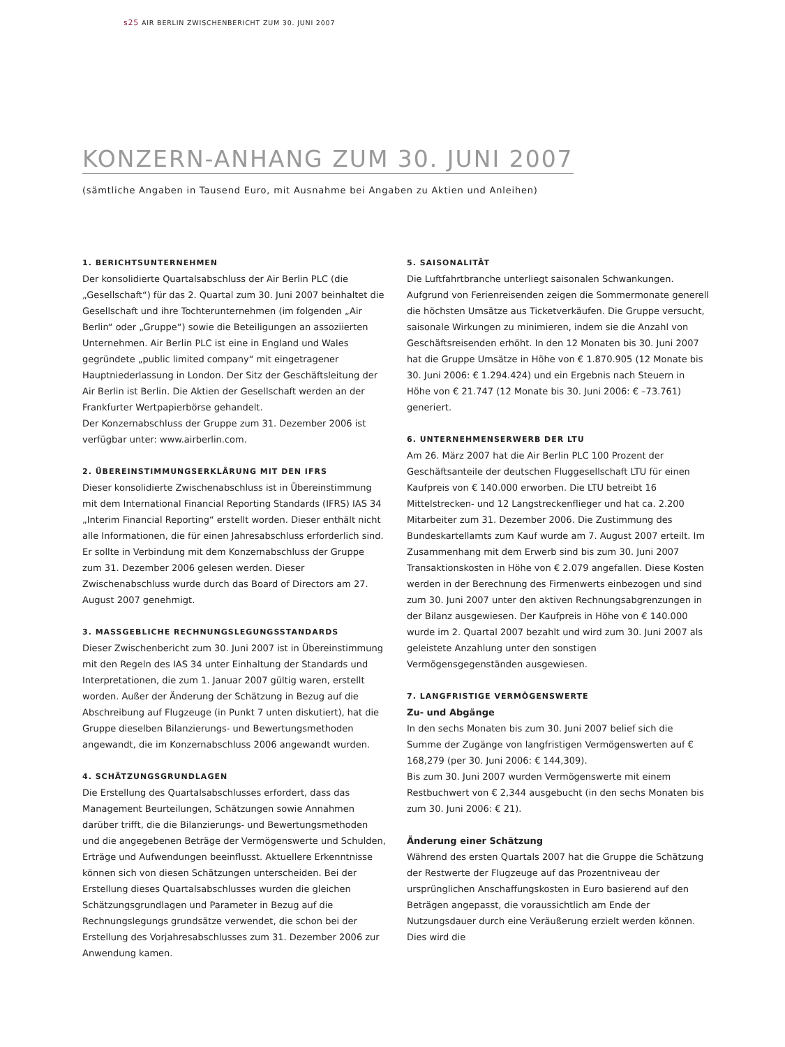s25 AIR BERLIN ZWISCHENBERICHT ZUM 30. JUNI 2007
KONZERN-ANHANG ZUM 30. JUNI 2007
(sämtliche Angaben in Tausend Euro, mit Ausnahme bei Angaben zu Aktien und Anleihen)
1. BERICHTSUNTERNEHMEN
Der konsolidierte Quartalsabschluss der Air Berlin PLC (die „Gesellschaft“) für das 2. Quartal zum 30. Juni 2007 beinhaltet die Gesellschaft und ihre Tochterunternehmen (im folgenden „Air Berlin“ oder „Gruppe“) sowie die Beteiligungen an assoziierten Unternehmen. Air Berlin PLC ist eine in England und Wales gegründete „public limited company“ mit eingetragener Hauptniederlassung in London. Der Sitz der Geschäftsleitung der Air Berlin ist Berlin. Die Aktien der Gesellschaft werden an der Frankfurter Wertpapierbörse gehandelt.
Der Konzernabschluss der Gruppe zum 31. Dezember 2006 ist verfügbar unter: www.airberlin.com.
2. ÜBEREINSTIMMUNGSERKLÄRUNG MIT DEN IFRS
Dieser konsolidierte Zwischenabschluss ist in Übereinstimmung mit dem International Financial Reporting Standards (IFRS) IAS 34 „Interim Financial Reporting“ erstellt worden. Dieser enthält nicht alle Informationen, die für einen Jahresabschluss erforderlich sind. Er sollte in Verbindung mit dem Konzernabschluss der Gruppe zum 31. Dezember 2006 gelesen werden. Dieser Zwischenabschluss wurde durch das Board of Directors am 27. August 2007 genehmigt.
3. MASSGEBLICHE RECHNUNGSLEGUNGSSTANDARDS
Dieser Zwischenbericht zum 30. Juni 2007 ist in Übereinstimmung mit den Regeln des IAS 34 unter Einhaltung der Standards und Interpretationen, die zum 1. Januar 2007 gültig waren, erstellt worden. Außer der Änderung der Schätzung in Bezug auf die Abschreibung auf Flugzeuge (in Punkt 7 unten diskutiert), hat die Gruppe dieselben Bilanzierungs- und Bewertungsmethoden angewandt, die im Konzernabschluss 2006 angewandt wurden.
4. SCHÄTZUNGSGRUNDLAGEN
Die Erstellung des Quartalsabschlusses erfordert, dass das Management Beurteilungen, Schätzungen sowie Annahmen darüber trifft, die die Bilanzierungs- und Bewertungsmethoden und die angegebenen Beträge der Vermögenswerte und Schulden, Erträge und Aufwendungen beeinflusst. Aktuellere Erkenntnisse können sich von diesen Schätzungen unterscheiden. Bei der Erstellung dieses Quartalsabschlusses wurden die gleichen Schätzungsgrundlagen und Parameter in Bezug auf die Rechnungslegungs grundsätze verwendet, die schon bei der Erstellung des Vorjahresabschlusses zum 31. Dezember 2006 zur Anwendung kamen.
5. SAISONALITÄT
Die Luftfahrtbranche unterliegt saisonalen Schwankungen. Aufgrund von Ferienreisenden zeigen die Sommermonate generell die höchsten Umsätze aus Ticketverkäufen. Die Gruppe versucht, saisonale Wirkungen zu minimieren, indem sie die Anzahl von Geschäftsreisenden erhöht. In den 12 Monaten bis 30. Juni 2007 hat die Gruppe Umsätze in Höhe von € 1.870.905 (12 Monate bis 30. Juni 2006: € 1.294.424) und ein Ergebnis nach Steuern in Höhe von € 21.747 (12 Monate bis 30. Juni 2006: € –73.761) generiert.
6. UNTERNEHMENSERWERB DER LTU
Am 26. März 2007 hat die Air Berlin PLC 100 Prozent der Geschäftsanteile der deutschen Fluggesellschaft LTU für einen Kaufpreis von € 140.000 erworben. Die LTU betreibt 16 Mittelstrecken- und 12 Langstreckenflieger und hat ca. 2.200 Mitarbeiter zum 31. Dezember 2006. Die Zustimmung des Bundeskartellamts zum Kauf wurde am 7. August 2007 erteilt. Im Zusammenhang mit dem Erwerb sind bis zum 30. Juni 2007 Transaktionskosten in Höhe von € 2.079 angefallen. Diese Kosten werden in der Berechnung des Firmenwerts einbezogen und sind zum 30. Juni 2007 unter den aktiven Rechnungsabgrenzungen in der Bilanz ausgewiesen. Der Kaufpreis in Höhe von € 140.000 wurde im 2. Quartal 2007 bezahlt und wird zum 30. Juni 2007 als geleistete Anzahlung unter den sonstigen Vermögensgegenständen ausgewiesen.
7. LANGFRISTIGE VERMÖGENSWERTE
Zu- und Abgänge
In den sechs Monaten bis zum 30. Juni 2007 belief sich die Summe der Zugänge von langfristigen Vermögenswerten auf € 168,279 (per 30. Juni 2006: € 144,309).
Bis zum 30. Juni 2007 wurden Vermögenswerte mit einem Restbuchwert von € 2,344 ausgebucht (in den sechs Monaten bis zum 30. Juni 2006: € 21).
Änderung einer Schätzung
Während des ersten Quartals 2007 hat die Gruppe die Schätzung der Restwerte der Flugzeuge auf das Prozentniveau der ursprünglichen Anschaffungskosten in Euro basierend auf den Beträgen angepasst, die voraussichtlich am Ende der Nutzungsdauer durch eine Veräußerung erzielt werden können. Dies wird die